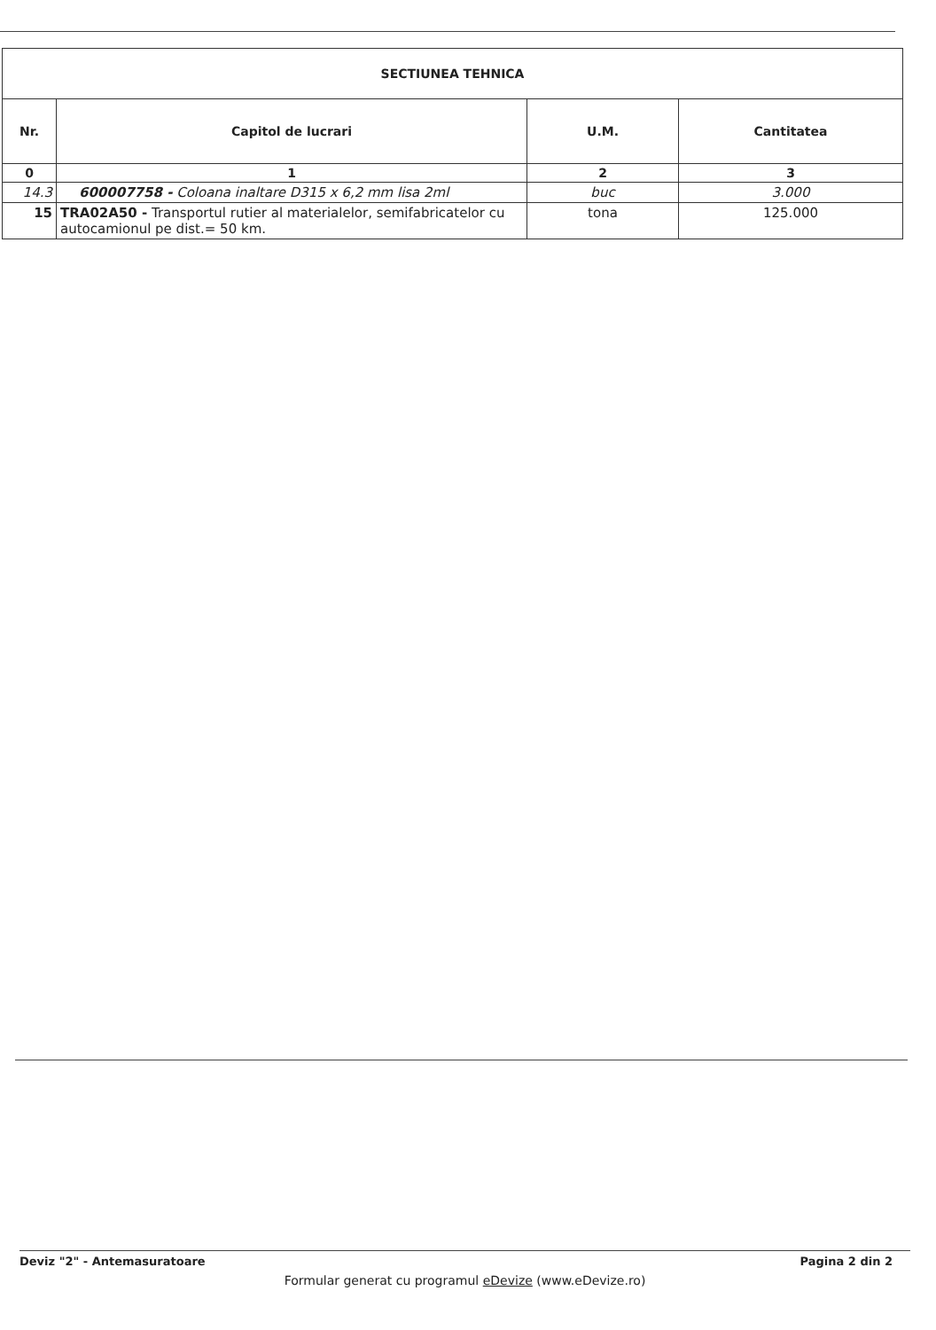| SECTIUNEA TEHNICA | | | |
| --- | --- | --- | --- |
| Nr. | Capitol de lucrari | U.M. | Cantitatea |
| 0 | 1 | 2 | 3 |
| 14.3 | 600007758 - Coloana inaltare D315 x 6,2 mm lisa 2ml | buc | 3.000 |
| 15 | TRA02A50 - Transportul rutier al materialelor, semifabricatelor cu autocamionul pe dist.= 50 km. | tona | 125.000 |
Deviz "2" - Antemasuratoare Pagina 2 din 2
Formular generat cu programul eDevize (www.eDevize.ro)